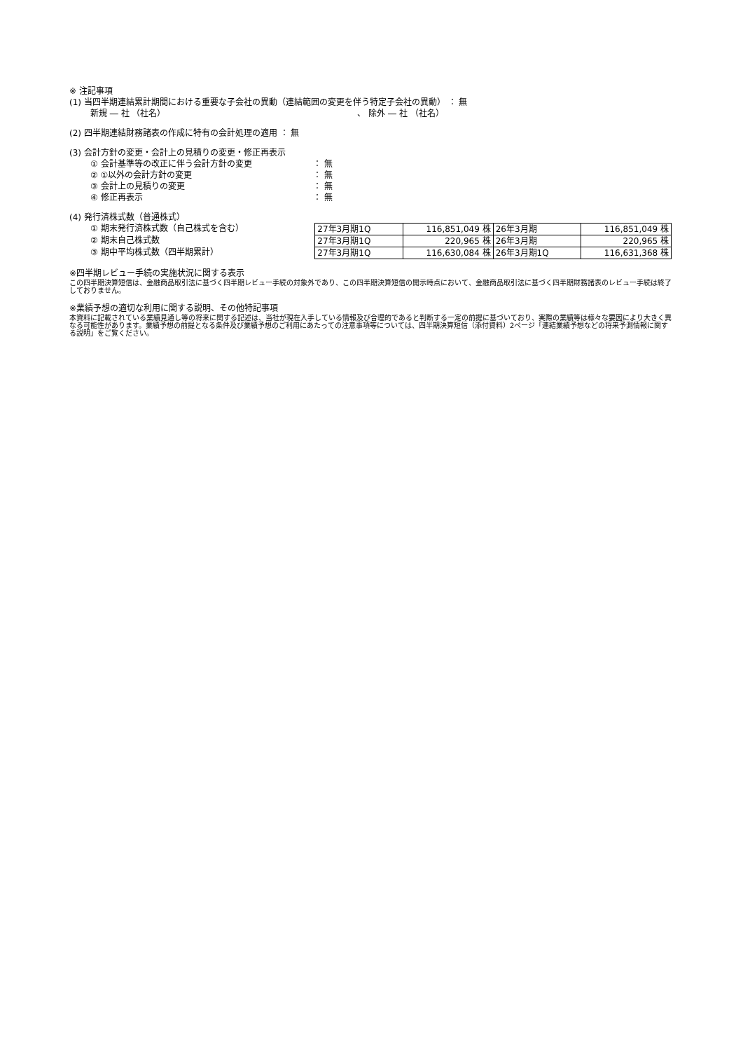※ 注記事項
(1) 当四半期連結累計期間における重要な子会社の異動（連結範囲の変更を伴う特定子会社の異動） ： 無
新規 ― 社 （社名） 、 除外 ― 社 （社名）
(2) 四半期連結財務諸表の作成に特有の会計処理の適用 ： 無
(3) 会計方針の変更・会計上の見積りの変更・修正再表示
① 会計基準等の改正に伴う会計方針の変更 ： 無
② ①以外の会計方針の変更 ： 無
③ 会計上の見積りの変更 ： 無
④ 修正再表示 ： 無
(4) 発行済株式数（普通株式）
① 期末発行済株式数（自己株式を含む）
② 期末自己株式数
③ 期中平均株式数（四半期累計）
| 27年3月期1Q | 116,851,049 株 | 26年3月期 | 116,851,049 株 |
| 27年3月期1Q | 220,965 株 | 26年3月期 | 220,965 株 |
| 27年3月期1Q | 116,630,084 株 | 26年3月期1Q | 116,631,368 株 |
※四半期レビュー手続の実施状況に関する表示
この四半期決算短信は、金融商品取引法に基づく四半期レビュー手続の対象外であり、この四半期決算短信の開示時点において、金融商品取引法に基づく四半期財務諸表のレビュー手続は終了しておりません。
※業績予想の適切な利用に関する説明、その他特記事項
本資料に記載されている業績見通し等の将来に関する記述は、当社が現在入手している情報及び合理的であると判断する一定の前提に基づいており、実際の業績等は様々な要因により大きく異なる可能性があります。業績予想の前提となる条件及び業績予想のご利用にあたっての注意事項等については、四半期決算短信（添付資料）2ページ「連結業績予想などの将来予測情報に関する説明」をご覧ください。